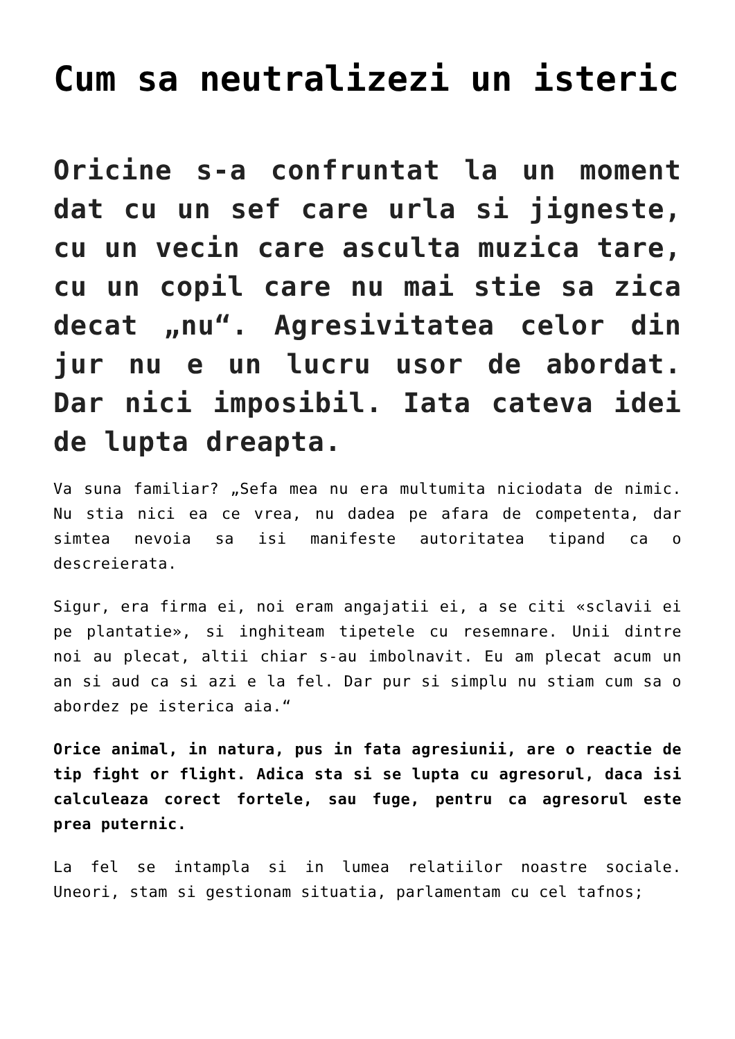Cum sa neutralizezi un isteric
Oricine s-a confruntat la un moment dat cu un sef care urla si jigneste, cu un vecin care asculta muzica tare, cu un copil care nu mai stie sa zica decat „nu“. Agresivitatea celor din jur nu e un lucru usor de abordat. Dar nici imposibil. Iata cateva idei de lupta dreapta.
Va suna familiar? „Sefa mea nu era multumita niciodata de nimic. Nu stia nici ea ce vrea, nu dadea pe afara de competenta, dar simtea nevoia sa isi manifeste autoritatea tipand ca o descreierata.
Sigur, era firma ei, noi eram angajatii ei, a se citi «sclavii ei pe plantatie», si inghiteam tipetele cu resemnare. Unii dintre noi au plecat, altii chiar s-au imbolnavit. Eu am plecat acum un an si aud ca si azi e la fel. Dar pur si simplu nu stiam cum sa o abordez pe isterica aia.“
Orice animal, in natura, pus in fata agresiunii, are o reactie de tip fight or flight. Adica sta si se lupta cu agresorul, daca isi calculeaza corect fortele, sau fuge, pentru ca agresorul este prea puternic.
La fel se intampla si in lumea relatiilor noastre sociale. Uneori, stam si gestionam situatia, parlamentam cu cel tafnos;